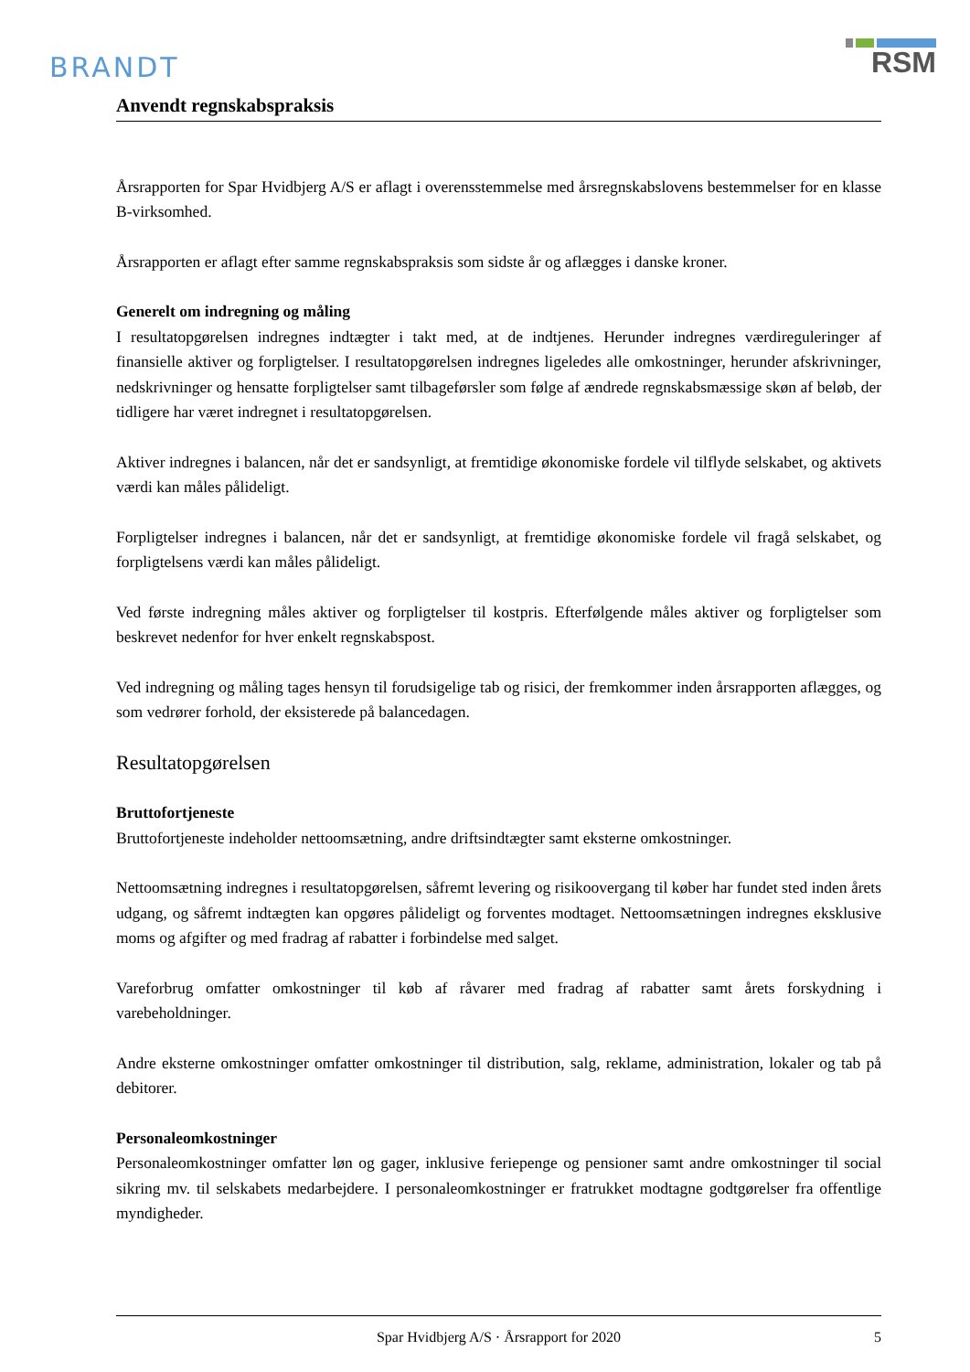BRANDT
RSM
Anvendt regnskabspraksis
Årsrapporten for Spar Hvidbjerg A/S er aflagt i overensstemmelse med årsregnskabslovens bestemmelser for en klasse B-virksomhed.
Årsrapporten er aflagt efter samme regnskabspraksis som sidste år og aflægges i danske kroner.
Generelt om indregning og måling
I resultatopgørelsen indregnes indtægter i takt med, at de indtjenes. Herunder indregnes værdireguleringer af finansielle aktiver og forpligtelser. I resultatopgørelsen indregnes ligeledes alle omkostninger, herunder afskrivninger, nedskrivninger og hensatte forpligtelser samt tilbageførsler som følge af ændrede regnskabsmæssige skøn af beløb, der tidligere har været indregnet i resultatopgørelsen.
Aktiver indregnes i balancen, når det er sandsynligt, at fremtidige økonomiske fordele vil tilflyde selskabet, og aktivets værdi kan måles pålideligt.
Forpligtelser indregnes i balancen, når det er sandsynligt, at fremtidige økonomiske fordele vil fragå selskabet, og forpligtelsens værdi kan måles pålideligt.
Ved første indregning måles aktiver og forpligtelser til kostpris. Efterfølgende måles aktiver og forpligtelser som beskrevet nedenfor for hver enkelt regnskabspost.
Ved indregning og måling tages hensyn til forudsigelige tab og risici, der fremkommer inden årsrapporten aflægges, og som vedrører forhold, der eksisterede på balancedagen.
Resultatopgørelsen
Bruttofortjeneste
Bruttofortjeneste indeholder nettoomsætning, andre driftsindtægter samt eksterne omkostninger.
Nettoomsætning indregnes i resultatopgørelsen, såfremt levering og risikoovergang til køber har fundet sted inden årets udgang, og såfremt indtægten kan opgøres pålideligt og forventes modtaget. Nettoomsætningen indregnes eksklusive moms og afgifter og med fradrag af rabatter i forbindelse med salget.
Vareforbrug omfatter omkostninger til køb af råvarer med fradrag af rabatter samt årets forskydning i varebeholdninger.
Andre eksterne omkostninger omfatter omkostninger til distribution, salg, reklame, administration, lokaler og tab på debitorer.
Personaleomkostninger
Personaleomkostninger omfatter løn og gager, inklusive feriepenge og pensioner samt andre omkostninger til social sikring mv. til selskabets medarbejdere. I personaleomkostninger er fratrukket modtagne godtgørelser fra offentlige myndigheder.
Spar Hvidbjerg A/S · Årsrapport for 2020 5